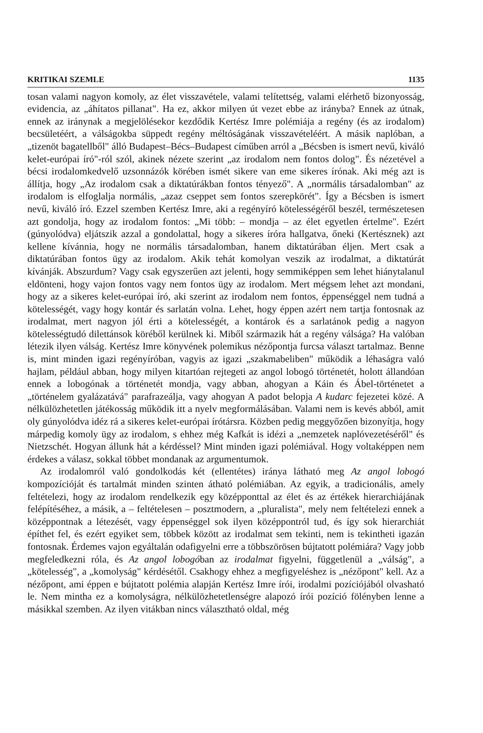KRITIKAI SZEMLE 1135
tosan valami nagyon komoly, az élet visszavétele, valami telítettség, valami elérhető bizonyosság, evidencia, az „áhítatos pillanat". Ha ez, akkor milyen út vezet ebbe az irányba? Ennek az útnak, ennek az iránynak a megjelölésekor kezdődik Kertész Imre polémiája a regény (és az irodalom) becsületéért, a válságokba süppedt regény méltóságának visszavételéért. A másik naplóban, a „tizenöt bagatellből" álló Budapest–Bécs–Budapest címűben arról a „Bécsben is ismert nevű, kiváló kelet-európai író"-ról szól, akinek nézete szerint „az irodalom nem fontos dolog". És nézetével a bécsi irodalomkedvelő uzsonnázók körében ismét sikere van eme sikeres írónak. Aki még azt is állítja, hogy „Az irodalom csak a diktatúrákban fontos tényező". A „normális társadalomban" az irodalom is elfoglalja normális, „azaz cseppet sem fontos szerepkörét". Így a Bécsben is ismert nevű, kiváló író. Ezzel szemben Kertész Imre, aki a regényíró kötelességéről beszél, természetesen azt gondolja, hogy az irodalom fontos: „Mi több: – mondja – az élet egyetlen értelme". Ezért (gúnyolódva) eljátszik azzal a gondolattal, hogy a sikeres íróra hallgatva, őneki (Kertésznek) azt kellene kívánnia, hogy ne normális társadalomban, hanem diktatúrában éljen. Mert csak a diktatúrában fontos ügy az irodalom. Akik tehát komolyan veszik az irodalmat, a diktatúrát kívánják. Abszurdum? Vagy csak egyszerűen azt jelenti, hogy semmiképpen sem lehet hiánytalanul eldönteni, hogy vajon fontos vagy nem fontos ügy az irodalom. Mert mégsem lehet azt mondani, hogy az a sikeres kelet-európai író, aki szerint az irodalom nem fontos, éppenséggel nem tudná a kötelességét, vagy hogy kontár és sarlatán volna. Lehet, hogy éppen azért nem tartja fontosnak az irodalmat, mert nagyon jól érti a kötelességét, a kontárok és a sarlatánok pedig a nagyon kötelességtudó dilettánsok köréből kerülnek ki. Miből származik hát a regény válsága? Ha valóban létezik ilyen válság. Kertész Imre könyvének polemikus nézőpontja furcsa választ tartalmaz. Benne is, mint minden igazi regényíróban, vagyis az igazi „szakmabeliben" működik a léhaságra való hajlam, például abban, hogy milyen kitartóan rejtegeti az angol lobogó történetét, holott állandóan ennek a lobogónak a történetét mondja, vagy abban, ahogyan a Káin és Ábel-történetet a „történelem gyalázatává" parafrazeálja, vagy ahogyan A padot belopja A kudarc fejezetei közé. A nélkülözhetetlen játékosság működik itt a nyelv megformálásában. Valami nem is kevés abból, amit oly gúnyolódva idéz rá a sikeres kelet-európai írótársra. Közben pedig meggyőzően bizonyítja, hogy márpedig komoly ügy az irodalom, s ehhez még Kafkát is idézi a „nemzetek naplóvezetéséről" és Nietzschét. Hogyan állunk hát a kérdéssel? Mint minden igazi polémiával. Hogy voltaképpen nem érdekes a válasz, sokkal többet mondanak az argumentumok.
Az irodalomról való gondolkodás két (ellentétes) iránya látható meg Az angol lobogó kompozícióját és tartalmát minden szinten átható polémiában. Az egyik, a tradicionális, amely feltételezi, hogy az irodalom rendelkezik egy középponttal az élet és az értékek hierarchiájának felépítéséhez, a másik, a – feltételesen – posztmodern, a „pluralista", mely nem feltételezi ennek a középpontnak a létezését, vagy éppenséggel sok ilyen középpontról tud, és így sok hierarchiát építhet fel, és ezért egyiket sem, többek között az irodalmat sem tekinti, nem is tekintheti igazán fontosnak. Érdemes vajon egyáltalán odafigyelni erre a többszörösen bújtatott polémiára? Vagy jobb megfeledkezni róla, és Az angol lobogóban az irodalmat figyelni, függetlenül a „válság", a „kötelesség", a „komolyság" kérdésétől. Csakhogy ehhez a megfigyeléshez is „nézőpont" kell. Az a nézőpont, ami éppen e bújtatott polémia alapján Kertész Imre írói, irodalmi pozíciójából olvasható le. Nem mintha ez a komolyságra, nélkülözhetetlenségre alapozó írói pozíció fölényben lenne a másikkal szemben. Az ilyen vitákban nincs választható oldal, még